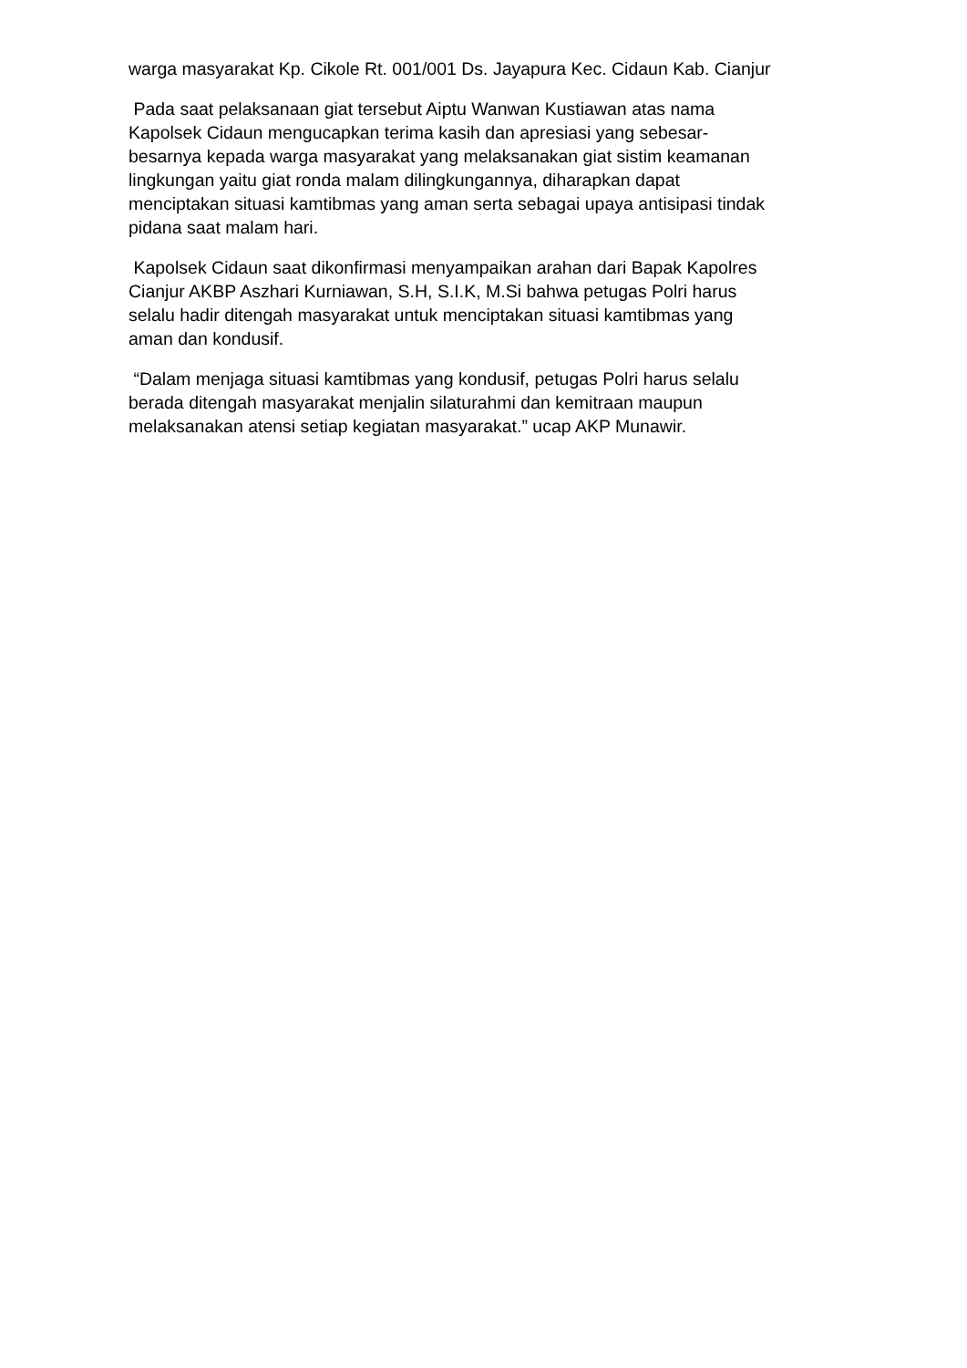warga masyarakat Kp. Cikole Rt. 001/001 Ds. Jayapura Kec. Cidaun Kab. Cianjur
Pada saat pelaksanaan giat tersebut Aiptu Wanwan Kustiawan atas nama
Kapolsek Cidaun mengucapkan terima kasih dan apresiasi yang sebesar-
besarnya kepada warga masyarakat yang melaksanakan giat sistim keamanan
lingkungan yaitu giat ronda malam dilingkungannya, diharapkan dapat
menciptakan situasi kamtibmas yang aman serta sebagai upaya antisipasi tindak
pidana saat malam hari.
Kapolsek Cidaun saat dikonfirmasi menyampaikan arahan dari Bapak Kapolres
Cianjur AKBP Aszhari Kurniawan, S.H, S.I.K, M.Si bahwa petugas Polri harus
selalu hadir ditengah masyarakat untuk menciptakan situasi kamtibmas yang
aman dan kondusif.
“Dalam menjaga situasi kamtibmas yang kondusif, petugas Polri harus selalu
berada ditengah masyarakat menjalin silaturahmi dan kemitraan maupun
melaksanakan atensi setiap kegiatan masyarakat.” ucap AKP Munawir.